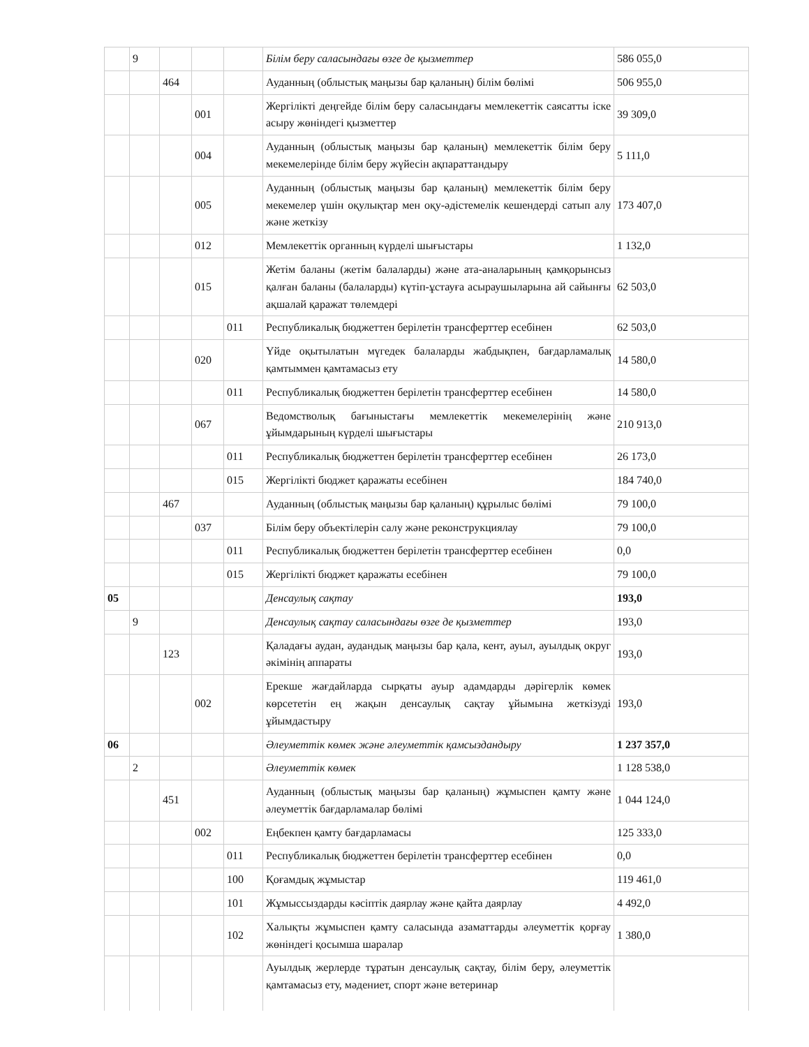| | 9 | | | | Білім беру саласындағы өзге де қызметтер | 586 055,0 |
| | | 464 | | | Ауданның (облыстық маңызы бар қаланың) білім бөлімі | 506 955,0 |
| | | | 001 | | Жергілікті деңгейде білім беру саласындағы мемлекеттік саясатты іске асыру жөніндегі қызметтер | 39 309,0 |
| | | | 004 | | Ауданның (облыстық маңызы бар қаланың) мемлекеттік білім беру мекемелерінде білім беру жүйесін ақпараттандыру | 5 111,0 |
| | | | 005 | | Ауданның (облыстық маңызы бар қаланың) мемлекеттік білім беру мекемелер үшін оқулықтар мен оқу-әдістемелік кешендерді сатып алу және жеткізу | 173 407,0 |
| | | | 012 | | Мемлекеттік органның күрделі шығыстары | 1 132,0 |
| | | | 015 | | Жетім баланы (жетім балаларды) және ата-аналарының қамқорынсыз қалған баланы (балаларды) күтіп-ұстауға асыраушыларына ай сайынғы ақшалай қаражат төлемдері | 62 503,0 |
| | | | | 011 | Республикалық бюджеттен берілетін трансферттер есебінен | 62 503,0 |
| | | | 020 | | Үйде оқытылатын мүгедек балаларды жабдықпен, бағдарламалық қамтыммен қамтамасыз ету | 14 580,0 |
| | | | | 011 | Республикалық бюджеттен берілетін трансферттер есебінен | 14 580,0 |
| | | | 067 | | Ведомстволық бағыныстағы мемлекеттік мекемелерінің және ұйымдарының күрделі шығыстары | 210 913,0 |
| | | | | 011 | Республикалық бюджеттен берілетін трансферттер есебінен | 26 173,0 |
| | | | | 015 | Жергілікті бюджет қаражаты есебінен | 184 740,0 |
| | | 467 | | | Ауданның (облыстық маңызы бар қаланың) құрылыс бөлімі | 79 100,0 |
| | | | 037 | | Білім беру объектілерін салу және реконструкциялау | 79 100,0 |
| | | | | 011 | Республикалық бюджеттен берілетін трансферттер есебінен | 0,0 |
| | | | | 015 | Жергілікті бюджет қаражаты есебінен | 79 100,0 |
| 05 | | | | | Денсаулық сақтау | 193,0 |
| | 9 | | | | Денсаулық сақтау саласындағы өзге де қызметтер | 193,0 |
| | | 123 | | | Қаладағы аудан, аудандық маңызы бар қала, кент, ауыл, ауылдық округ әкімінің аппараты | 193,0 |
| | | | 002 | | Ерекше жағдайларда сырқаты ауыр адамдарды дәрігерлік көмек көрсететін ең жақын денсаулық сақтау ұйымына жеткізуді ұйымдастыру | 193,0 |
| 06 | | | | | Әлеуметтік көмек және әлеуметтік қамсыздандыру | 1 237 357,0 |
| | 2 | | | | Әлеуметтік көмек | 1 128 538,0 |
| | | 451 | | | Ауданның (облыстық маңызы бар қаланың) жұмыспен қамту және әлеуметтік бағдарламалар бөлімі | 1 044 124,0 |
| | | | 002 | | Еңбекпен қамту бағдарламасы | 125 333,0 |
| | | | | 011 | Республикалық бюджеттен берілетін трансферттер есебінен | 0,0 |
| | | | | 100 | Қоғамдық жұмыстар | 119 461,0 |
| | | | | 101 | Жұмыссыздарды кәсіптік даярлау және қайта даярлау | 4 492,0 |
| | | | | 102 | Халықты жұмыспен қамту саласында азаматтарды әлеуметтік қорғау жөніндегі қосымша шаралар | 1 380,0 |
| | | | | | Ауылдық жерлерде тұратын денсаулық сақтау, білім беру, әлеуметтік қамтамасыз ету, мәдениет, спорт және ветеринар | |